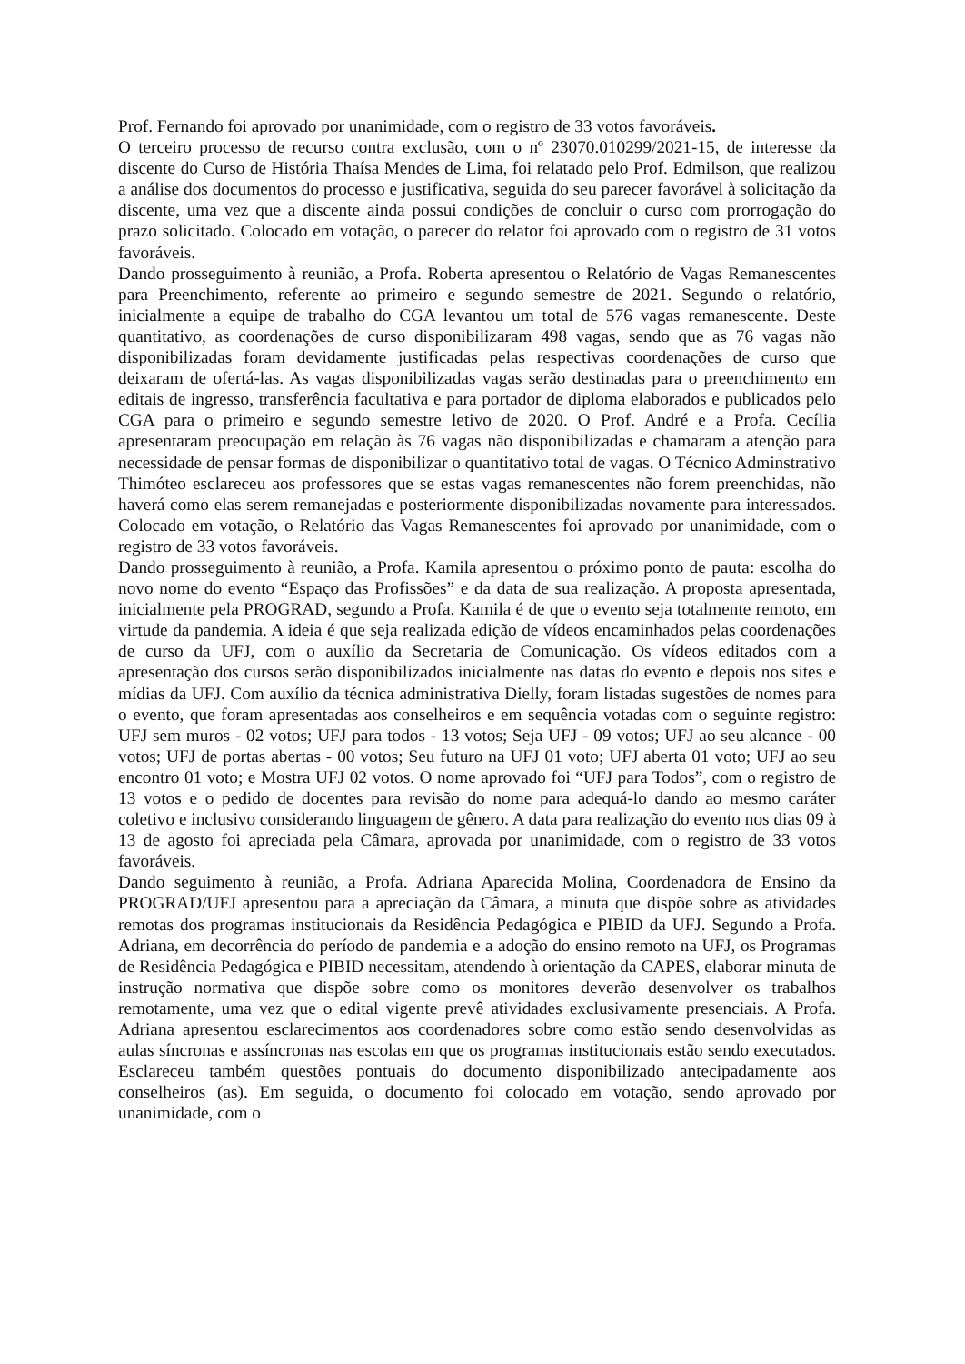Prof. Fernando foi aprovado por unanimidade, com o registro de 33 votos favoráveis.
O terceiro processo de recurso contra exclusão, com o nº 23070.010299/2021-15, de interesse da discente do Curso de História Thaísa Mendes de Lima, foi relatado pelo Prof. Edmilson, que realizou a análise dos documentos do processo e justificativa, seguida do seu parecer favorável à solicitação da discente, uma vez que a discente ainda possui condições de concluir o curso com prorrogação do prazo solicitado. Colocado em votação, o parecer do relator foi aprovado com o registro de 31 votos favoráveis.
Dando prosseguimento à reunião, a Profa. Roberta apresentou o Relatório de Vagas Remanescentes para Preenchimento, referente ao primeiro e segundo semestre de 2021. Segundo o relatório, inicialmente a equipe de trabalho do CGA levantou um total de 576 vagas remanescente. Deste quantitativo, as coordenações de curso disponibilizaram 498 vagas, sendo que as 76 vagas não disponibilizadas foram devidamente justificadas pelas respectivas coordenações de curso que deixaram de ofertá-las. As vagas disponibilizadas vagas serão destinadas para o preenchimento em editais de ingresso, transferência facultativa e para portador de diploma elaborados e publicados pelo CGA para o primeiro e segundo semestre letivo de 2020. O Prof. André e a Profa. Cecília apresentaram preocupação em relação às 76 vagas não disponibilizadas e chamaram a atenção para necessidade de pensar formas de disponibilizar o quantitativo total de vagas. O Técnico Adminstrativo Thimóteo esclareceu aos professores que se estas vagas remanescentes não forem preenchidas, não haverá como elas serem remanejadas e posteriormente disponibilizadas novamente para interessados. Colocado em votação, o Relatório das Vagas Remanescentes foi aprovado por unanimidade, com o registro de 33 votos favoráveis.
Dando prosseguimento à reunião, a Profa. Kamila apresentou o próximo ponto de pauta: escolha do novo nome do evento “Espaço das Profissões” e da data de sua realização. A proposta apresentada, inicialmente pela PROGRAD, segundo a Profa. Kamila é de que o evento seja totalmente remoto, em virtude da pandemia. A ideia é que seja realizada edição de vídeos encaminhados pelas coordenações de curso da UFJ, com o auxílio da Secretaria de Comunicação. Os vídeos editados com a apresentação dos cursos serão disponibilizados inicialmente nas datas do evento e depois nos sites e mídias da UFJ. Com auxílio da técnica administrativa Dielly, foram listadas sugestões de nomes para o evento, que foram apresentadas aos conselheiros e em sequência votadas com o seguinte registro: UFJ sem muros - 02 votos; UFJ para todos - 13 votos; Seja UFJ - 09 votos; UFJ ao seu alcance - 00 votos; UFJ de portas abertas - 00 votos; Seu futuro na UFJ 01 voto; UFJ aberta 01 voto; UFJ ao seu encontro 01 voto; e Mostra UFJ 02 votos. O nome aprovado foi “UFJ para Todos”, com o registro de 13 votos e o pedido de docentes para revisão do nome para adequá-lo dando ao mesmo caráter coletivo e inclusivo considerando linguagem de gênero. A data para realização do evento nos dias 09 à 13 de agosto foi apreciada pela Câmara, aprovada por unanimidade, com o registro de 33 votos favoráveis.
Dando seguimento à reunião, a Profa. Adriana Aparecida Molina, Coordenadora de Ensino da PROGRAD/UFJ apresentou para a apreciação da Câmara, a minuta que dispõe sobre as atividades remotas dos programas institucionais da Residência Pedagógica e PIBID da UFJ. Segundo a Profa. Adriana, em decorrência do período de pandemia e a adoção do ensino remoto na UFJ, os Programas de Residência Pedagógica e PIBID necessitam, atendendo à orientação da CAPES, elaborar minuta de instrução normativa que dispõe sobre como os monitores deverão desenvolver os trabalhos remotamente, uma vez que o edital vigente prevê atividades exclusivamente presenciais. A Profa. Adriana apresentou esclarecimentos aos coordenadores sobre como estão sendo desenvolvidas as aulas síncronas e assíncronas nas escolas em que os programas institucionais estão sendo executados. Esclareceu também questões pontuais do documento disponibilizado antecipadamente aos conselheiros (as). Em seguida, o documento foi colocado em votação, sendo aprovado por unanimidade, com o